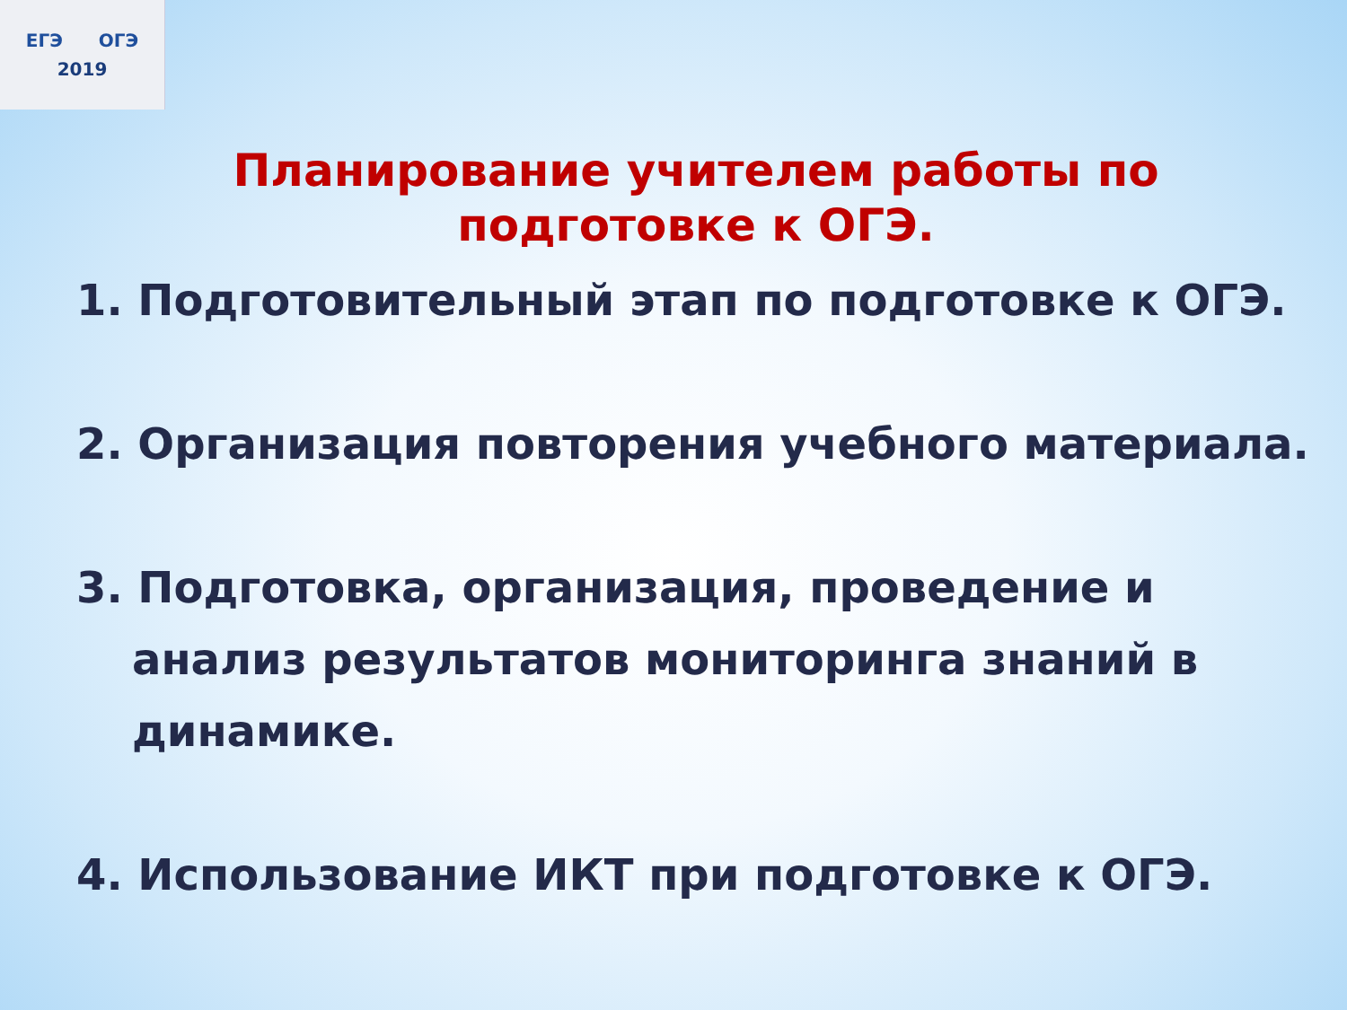ЕГЭ ОГЭ
2019
Планирование учителем работы по подготовке к ОГЭ.
1. Подготовительный этап по подготовке к ОГЭ.
2. Организация повторения учебного материала.
3. Подготовка, организация, проведение и анализ результатов мониторинга знаний в динамике.
4. Использование ИКТ при подготовке к ОГЭ.